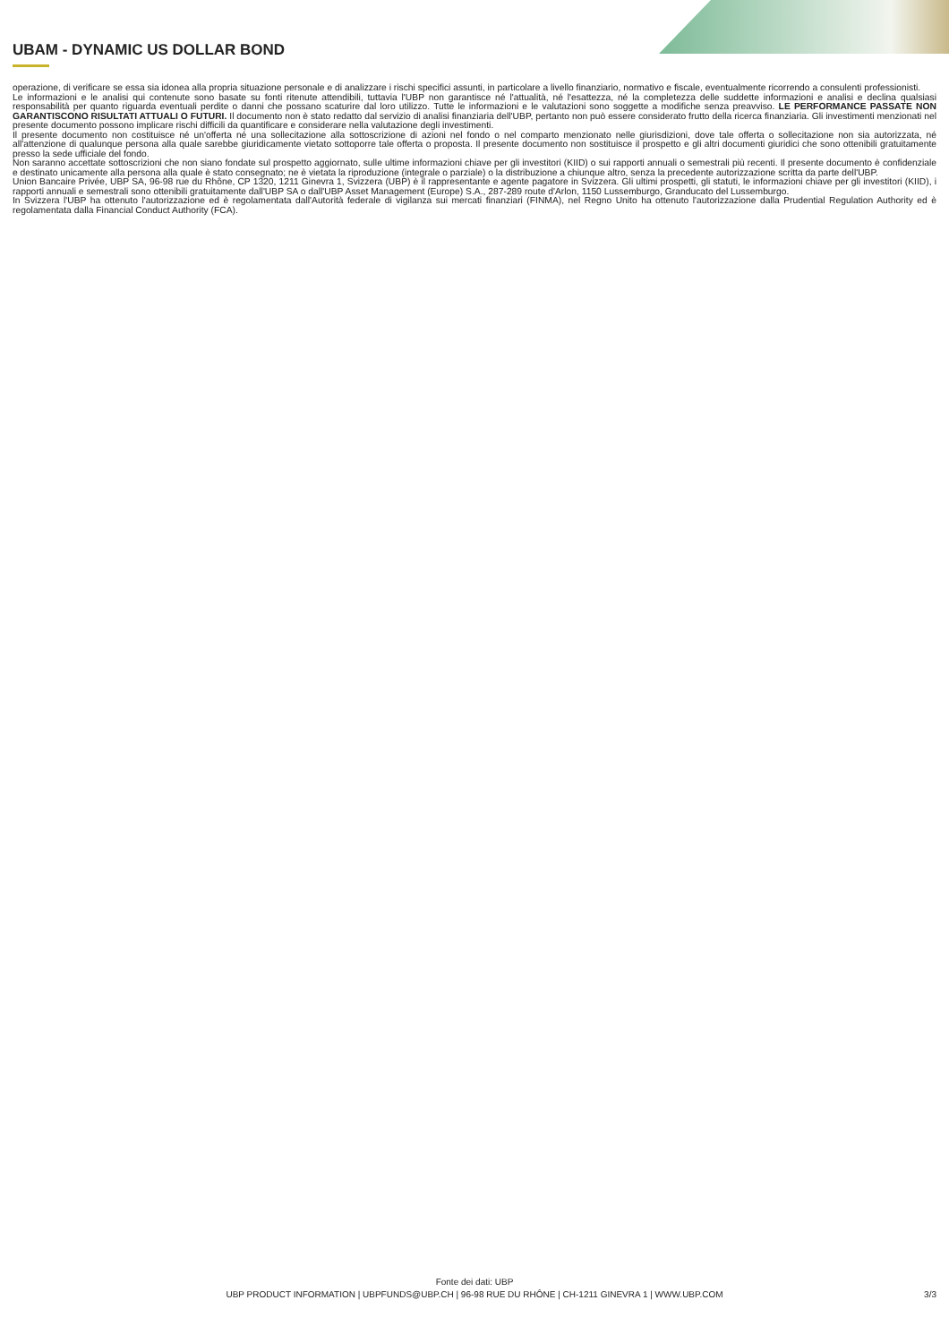UBAM - DYNAMIC US DOLLAR BOND
operazione, di verificare se essa sia idonea alla propria situazione personale e di analizzare i rischi specifici assunti, in particolare a livello finanziario, normativo e fiscale, eventualmente ricorrendo a consulenti professionisti.
Le informazioni e le analisi qui contenute sono basate su fonti ritenute attendibili, tuttavia l'UBP non garantisce né l'attualità, né l'esattezza, né la completezza delle suddette informazioni e analisi e declina qualsiasi responsabilità per quanto riguarda eventuali perdite o danni che possano scaturire dal loro utilizzo. Tutte le informazioni e le valutazioni sono soggette a modifiche senza preavviso. LE PERFORMANCE PASSATE NON GARANTISCONO RISULTATI ATTUALI O FUTURI. Il documento non è stato redatto dal servizio di analisi finanziaria dell'UBP, pertanto non può essere considerato frutto della ricerca finanziaria. Gli investimenti menzionati nel presente documento possono implicare rischi difficili da quantificare e considerare nella valutazione degli investimenti.
Il presente documento non costituisce né un'offerta né una sollecitazione alla sottoscrizione di azioni nel fondo o nel comparto menzionato nelle giurisdizioni, dove tale offerta o sollecitazione non sia autorizzata, né all'attenzione di qualunque persona alla quale sarebbe giuridicamente vietato sottoporre tale offerta o proposta. Il presente documento non sostituisce il prospetto e gli altri documenti giuridici che sono ottenibili gratuitamente presso la sede ufficiale del fondo.
Non saranno accettate sottoscrizioni che non siano fondate sul prospetto aggiornato, sulle ultime informazioni chiave per gli investitori (KIID) o sui rapporti annuali o semestrali più recenti. Il presente documento è confidenziale e destinato unicamente alla persona alla quale è stato consegnato; ne è vietata la riproduzione (integrale o parziale) o la distribuzione a chiunque altro, senza la precedente autorizzazione scritta da parte dell'UBP.
Union Bancaire Privée, UBP SA, 96-98 rue du Rhône, CP 1320, 1211 Ginevra 1, Svizzera (UBP) è il rappresentante e agente pagatore in Svizzera. Gli ultimi prospetti, gli statuti, le informazioni chiave per gli investitori (KIID), i rapporti annuali e semestrali sono ottenibili gratuitamente dall'UBP SA o dall'UBP Asset Management (Europe) S.A., 287-289 route d'Arlon, 1150 Lussemburgo, Granducato del Lussemburgo.
In Svizzera l'UBP ha ottenuto l'autorizzazione ed è regolamentata dall'Autorità federale di vigilanza sui mercati finanziari (FINMA), nel Regno Unito ha ottenuto l'autorizzazione dalla Prudential Regulation Authority ed è regolamentata dalla Financial Conduct Authority (FCA).
Fonte dei dati: UBP
UBP PRODUCT INFORMATION | UBPFUNDS@UBP.CH | 96-98 RUE DU RHÔNE | CH-1211 GINEVRA 1 | WWW.UBP.COM
3/3